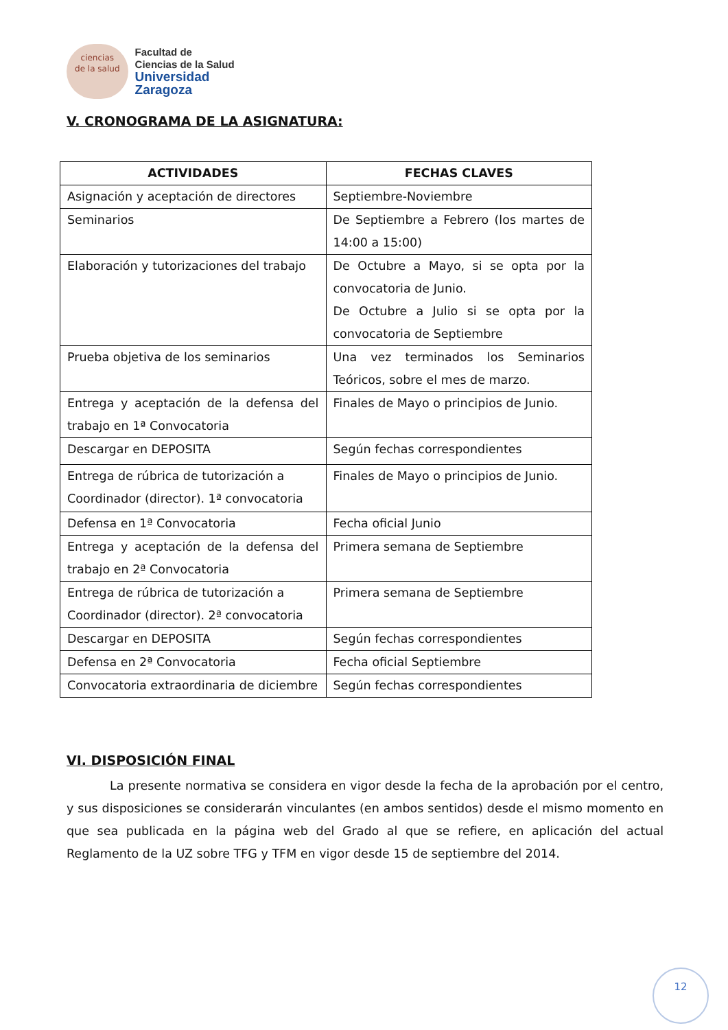ciencias
de la salud
Facultad de
Ciencias de la Salud
Universidad Zaragoza
V. CRONOGRAMA DE LA ASIGNATURA:
| ACTIVIDADES | FECHAS CLAVES |
| --- | --- |
| Asignación y aceptación de directores | Septiembre-Noviembre |
| Seminarios | De Septiembre a Febrero (los martes de 14:00 a 15:00) |
| Elaboración y tutorizaciones del trabajo | De Octubre a Mayo, si se opta por la convocatoria de Junio. De Octubre a Julio si se opta por la convocatoria de Septiembre |
| Prueba objetiva de los seminarios | Una vez terminados los Seminarios Teóricos, sobre el mes de marzo. |
| Entrega y aceptación de la defensa del trabajo en 1ª Convocatoria | Finales de Mayo o principios de Junio. |
| Descargar en DEPOSITA | Según fechas correspondientes |
| Entrega de rúbrica de tutorización a Coordinador (director). 1ª convocatoria | Finales de Mayo o principios de Junio. |
| Defensa en 1ª Convocatoria | Fecha oficial Junio |
| Entrega y aceptación de la defensa del trabajo en 2ª Convocatoria | Primera semana de Septiembre |
| Entrega de rúbrica de tutorización a Coordinador (director). 2ª convocatoria | Primera semana de Septiembre |
| Descargar en DEPOSITA | Según fechas correspondientes |
| Defensa en 2ª Convocatoria | Fecha oficial Septiembre |
| Convocatoria extraordinaria de diciembre | Según fechas correspondientes |
VI. DISPOSICIÓN FINAL
La presente normativa se considera en vigor desde la fecha de la aprobación por el centro, y sus disposiciones se considerarán vinculantes (en ambos sentidos) desde el mismo momento en que sea publicada en la página web del Grado al que se refiere, en aplicación del actual Reglamento de la UZ sobre TFG y TFM en vigor desde 15 de septiembre del 2014.
12